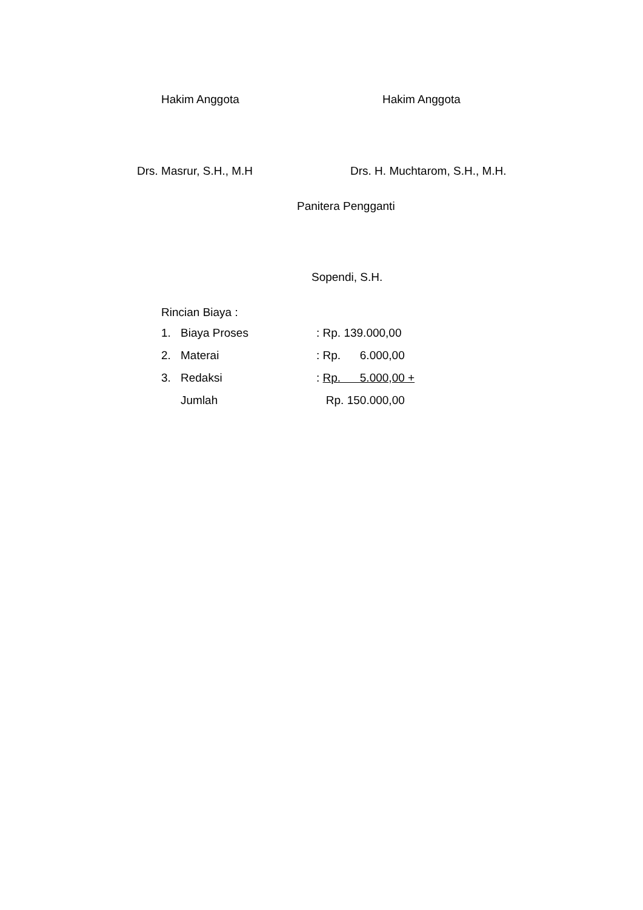Hakim Anggota Hakim Anggota
Drs. Masrur, S.H., M.H Drs. H. Muchtarom, S.H., M.H.
Panitera Pengganti
Sopendi, S.H.
Rincian Biaya :
| 1. | Biaya Proses | : Rp. 139.000,00 |
| 2. | Materai | : Rp. 6.000,00 |
| 3. | Redaksi | : Rp. 5.000,00 + |
| | Jumlah | Rp. 150.000,00 |